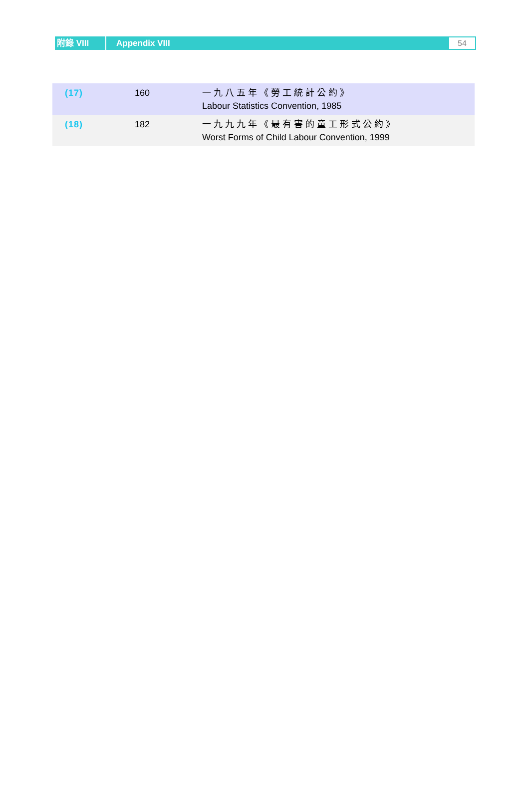附錄 VIII
Appendix VIII
54
| (17) | 160 | 一九八五年《勞工統計公約》 Labour Statistics Convention, 1985 |
| (18) | 182 | 一九九九年《最有害的童工形式公約》 Worst Forms of Child Labour Convention, 1999 |